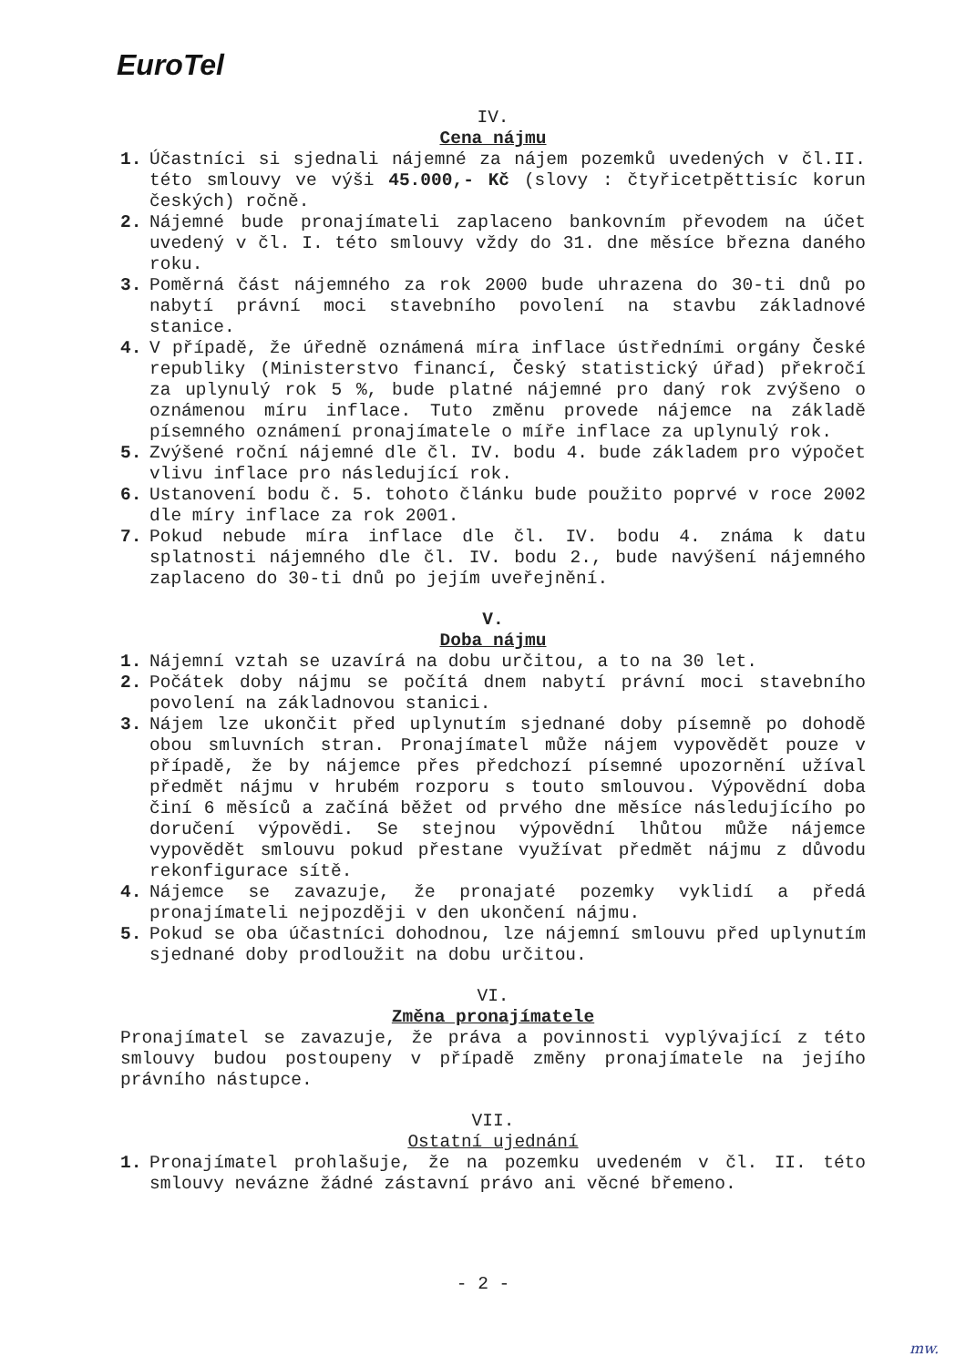EuroTel
IV.
Cena nájmu
1. Účastníci si sjednali nájemné za nájem pozemků uvedených v čl.II. této smlouvy ve výši 45.000,- Kč (slovy : čtyřicetpěttisíc korun českých) ročně.
2. Nájemné bude pronajímateli zaplaceno bankovním převodem na účet uvedený v čl. I. této smlouvy vždy do 31. dne měsíce března daného roku.
3. Poměrná část nájemného za rok 2000 bude uhrazena do 30-ti dnů po nabytí právní moci stavebního povolení na stavbu základnové stanice.
4. V případě, že úředně oznámená míra inflace ústředními orgány České republiky (Ministerstvo financí, Český statistický úřad) překročí za uplynulý rok 5 %, bude platné nájemné pro daný rok zvýšeno o oznámenou míru inflace. Tuto změnu provede nájemce na základě písemného oznámení pronajímatele o míře inflace za uplynulý rok.
5. Zvýšené roční nájemné dle čl. IV. bodu 4. bude základem pro výpočet vlivu inflace pro následující rok.
6. Ustanovení bodu č. 5. tohoto článku bude použito poprvé v roce 2002 dle míry inflace za rok 2001.
7. Pokud nebude míra inflace dle čl. IV. bodu 4. známa k datu splatnosti nájemného dle čl. IV. bodu 2., bude navýšení nájemného zaplaceno do 30-ti dnů po jejím uveřejnění.
V.
Doba nájmu
1. Nájemní vztah se uzavírá na dobu určitou, a to na 30 let.
2. Počátek doby nájmu se počítá dnem nabytí právní moci stavebního povolení na základnovou stanici.
3. Nájem lze ukončit před uplynutím sjednané doby písemně po dohodě obou smluvních stran. Pronajímatel může nájem vypovědět pouze v případě, že by nájemce přes předchozí písemné upozornění užíval předmět nájmu v hrubém rozporu s touto smlouvou. Výpovědní doba činí 6 měsíců a začíná běžet od prvého dne měsíce následujícího po doručení výpovědi. Se stejnou výpovědní lhůtou může nájemce vypovědět smlouvu pokud přestane využívat předmět nájmu z důvodu rekonfigurace sítě.
4. Nájemce se zavazuje, že pronajaté pozemky vyklidí a předá pronajímateli nejpozději v den ukončení nájmu.
5. Pokud se oba účastníci dohodnou, lze nájemní smlouvu před uplynutím sjednané doby prodloužit na dobu určitou.
VI.
Změna pronajímatele
Pronajímatel se zavazuje, že práva a povinnosti vyplývající z této smlouvy budou postoupeny v případě změny pronajímatele na jejího právního nástupce.
VII.
Ostatní ujednání
1. Pronajímatel prohlašuje, že na pozemku uvedeném v čl. II. této smlouvy nevázne žádné zástavní právo ani věcné břemeno.
- 2 -
mw.